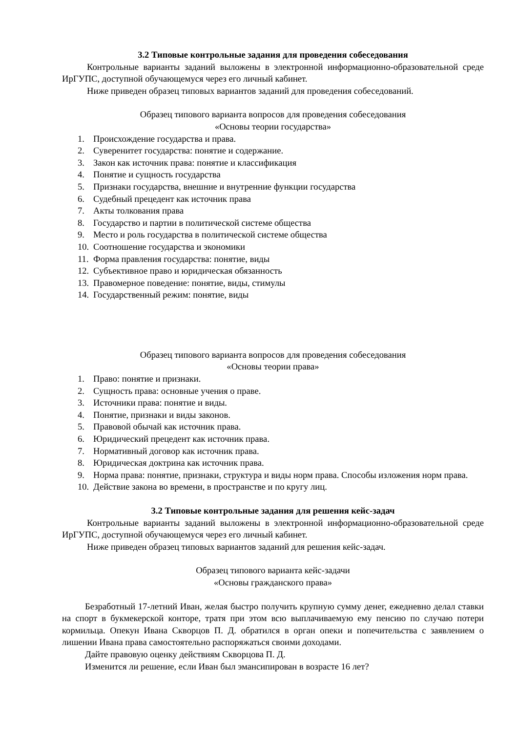3.2 Типовые контрольные задания для проведения собеседования
Контрольные варианты заданий выложены в электронной информационно-образовательной среде ИрГУПС, доступной обучающемуся через его личный кабинет.
Ниже приведен образец типовых вариантов заданий для проведения собеседований.
Образец типового варианта вопросов для проведения собеседования
«Основы теории государства»
1. Происхождение государства и права.
2. Суверенитет государства: понятие и содержание.
3. Закон как источник права: понятие и классификация
4. Понятие и сущность государства
5. Признаки государства, внешние и внутренние функции государства
6. Судебный прецедент как источник права
7. Акты толкования права
8. Государство и партии в политической системе общества
9. Место и роль государства в политической системе общества
10. Соотношение государства и экономики
11. Форма правления государства: понятие, виды
12. Субъективное право и юридическая обязанность
13. Правомерное поведение: понятие, виды, стимулы
14. Государственный режим: понятие, виды
Образец типового варианта вопросов для проведения собеседования
«Основы теории права»
1. Право: понятие и признаки.
2. Сущность права: основные учения о праве.
3. Источники права: понятие и виды.
4. Понятие, признаки и виды законов.
5. Правовой обычай как источник права.
6. Юридический прецедент как источник права.
7. Нормативный договор как источник права.
8. Юридическая доктрина как источник права.
9. Норма права: понятие, признаки, структура и виды норм права. Способы изложения норм права.
10. Действие закона во времени, в пространстве и по кругу лиц.
3.2 Типовые контрольные задания для решения кейс-задач
Контрольные варианты заданий выложены в электронной информационно-образовательной среде ИрГУПС, доступной обучающемуся через его личный кабинет.
Ниже приведен образец типовых вариантов заданий для решения кейс-задач.
Образец типового варианта кейс-задачи
«Основы гражданского права»
Безработный 17-летний Иван, желая быстро получить крупную сумму денег, ежедневно делал ставки на спорт в букмекерской конторе, тратя при этом всю выплачиваемую ему пенсию по случаю потери кормильца. Опекун Ивана Скворцов П. Д. обратился в орган опеки и попечительства с заявлением о лишении Ивана права самостоятельно распоряжаться своими доходами.
Дайте правовую оценку действиям Скворцова П. Д.
Изменится ли решение, если Иван был эмансипирован в возрасте 16 лет?